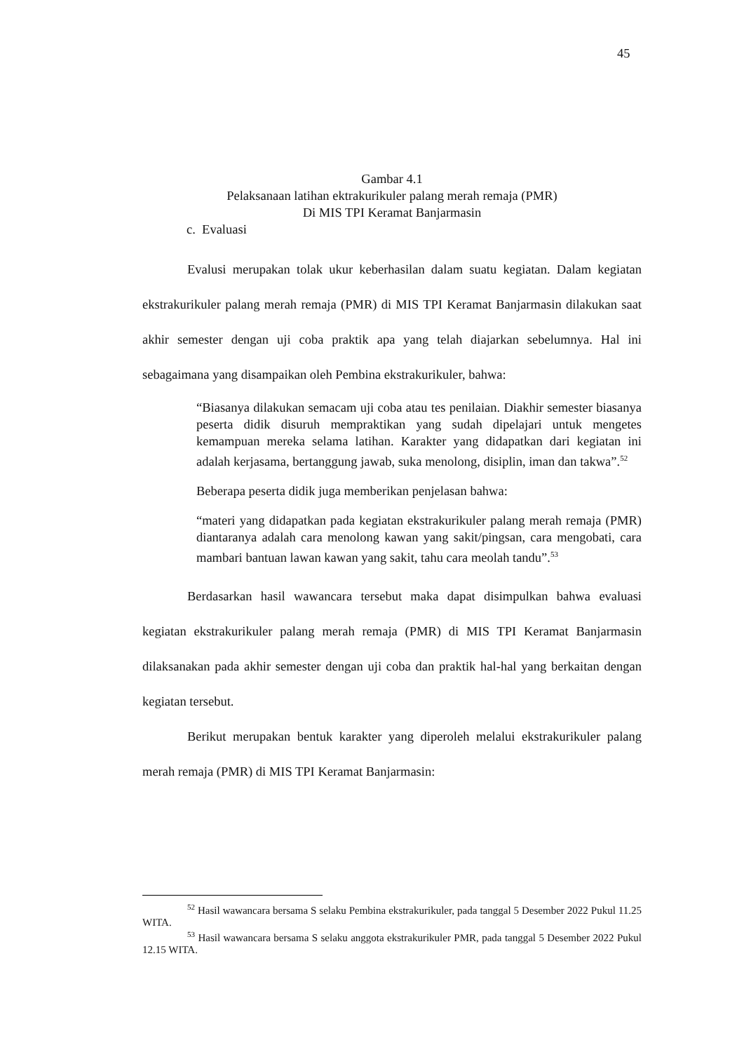45
Gambar 4.1
Pelaksanaan latihan ektrakurikuler palang merah remaja (PMR)
Di MIS TPI Keramat Banjarmasin
c. Evaluasi
Evalusi merupakan tolak ukur keberhasilan dalam suatu kegiatan. Dalam kegiatan ekstrakurikuler palang merah remaja (PMR) di MIS TPI Keramat Banjarmasin dilakukan saat akhir semester dengan uji coba praktik apa yang telah diajarkan sebelumnya. Hal ini sebagaimana yang disampaikan oleh Pembina ekstrakurikuler, bahwa:
“Biasanya dilakukan semacam uji coba atau tes penilaian. Diakhir semester biasanya peserta didik disuruh mempraktikan yang sudah dipelajari untuk mengetes kemampuan mereka selama latihan. Karakter yang didapatkan dari kegiatan ini adalah kerjasama, bertanggung jawab, suka menolong, disiplin, iman dan takwa”.<sup>52</sup>
Beberapa peserta didik juga memberikan penjelasan bahwa:
“materi yang didapatkan pada kegiatan ekstrakurikuler palang merah remaja (PMR) diantaranya adalah cara menolong kawan yang sakit/pingsan, cara mengobati, cara mambari bantuan lawan kawan yang sakit, tahu cara meolah tandu”.<sup>53</sup>
Berdasarkan hasil wawancara tersebut maka dapat disimpulkan bahwa evaluasi kegiatan ekstrakurikuler palang merah remaja (PMR) di MIS TPI Keramat Banjarmasin dilaksanakan pada akhir semester dengan uji coba dan praktik hal-hal yang berkaitan dengan kegiatan tersebut.
Berikut merupakan bentuk karakter yang diperoleh melalui ekstrakurikuler palang merah remaja (PMR) di MIS TPI Keramat Banjarmasin:
<sup>52</sup> Hasil wawancara bersama S selaku Pembina ekstrakurikuler, pada tanggal 5 Desember 2022 Pukul 11.25 WITA.
<sup>53</sup> Hasil wawancara bersama S selaku anggota ekstrakurikuler PMR, pada tanggal 5 Desember 2022 Pukul 12.15 WITA.